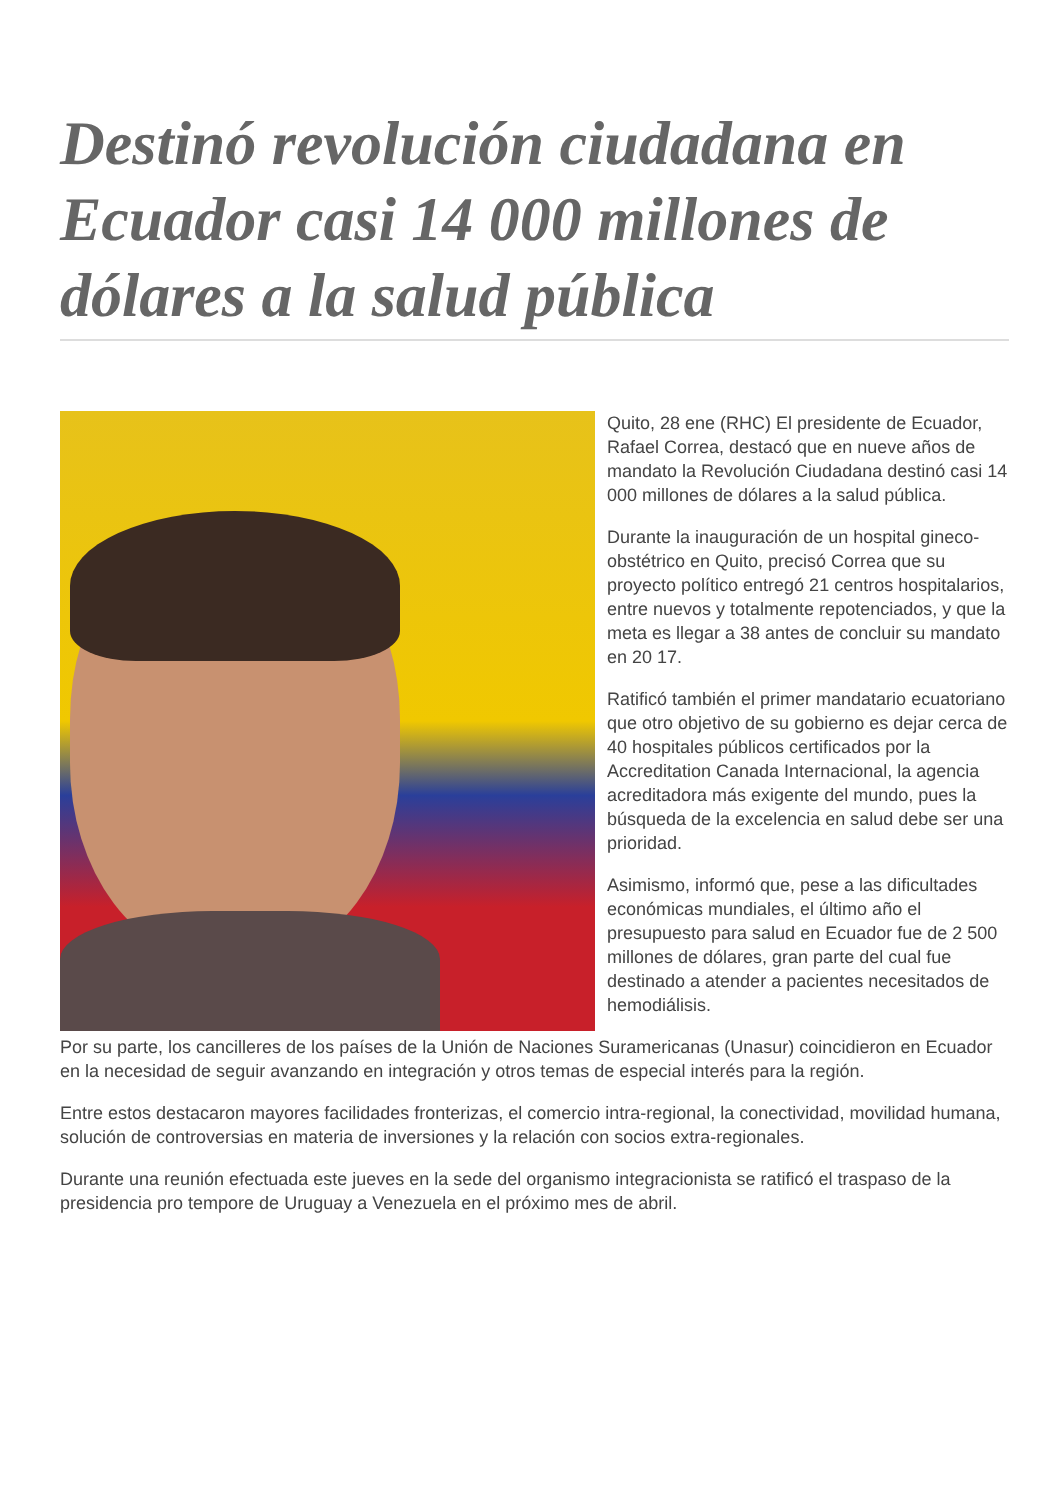Destinó revolución ciudadana en Ecuador casi 14 000 millones de dólares a la salud pública
Quito, 28 ene (RHC) El presidente de Ecuador, Rafael Correa, destacó que en nueve años de mandato la Revolución Ciudadana destinó casi 14 000 millones de dólares a la salud pública.
Durante la inauguración de un hospital gineco-obstétrico en Quito, precisó Correa que su proyecto político entregó 21 centros hospitalarios, entre nuevos y totalmente repotenciados, y que la meta es llegar a 38 antes de concluir su mandato en 20 17.
Ratificó también el primer mandatario ecuatoriano que otro objetivo de su gobierno es dejar cerca de 40 hospitales públicos certificados por la Accreditation Canada Internacional, la agencia acreditadora más exigente del mundo, pues la búsqueda de la excelencia en salud debe ser una prioridad.
Asimismo, informó que, pese a las dificultades económicas mundiales, el último año el presupuesto para salud en Ecuador fue de 2 500 millones de dólares, gran parte del cual fue destinado a atender a pacientes necesitados de hemodiálisis.
Por su parte, los cancilleres de los países de la Unión de Naciones Suramericanas (Unasur) coincidieron en Ecuador en la necesidad de seguir avanzando en integración y otros temas de especial interés para la región.
Entre estos destacaron mayores facilidades fronterizas, el comercio intra-regional, la conectividad, movilidad humana, solución de controversias en materia de inversiones y la relación con socios extra-regionales.
Durante una reunión efectuada este jueves en la sede del organismo integracionista se ratificó el traspaso de la presidencia pro tempore de Uruguay a Venezuela en el próximo mes de abril.